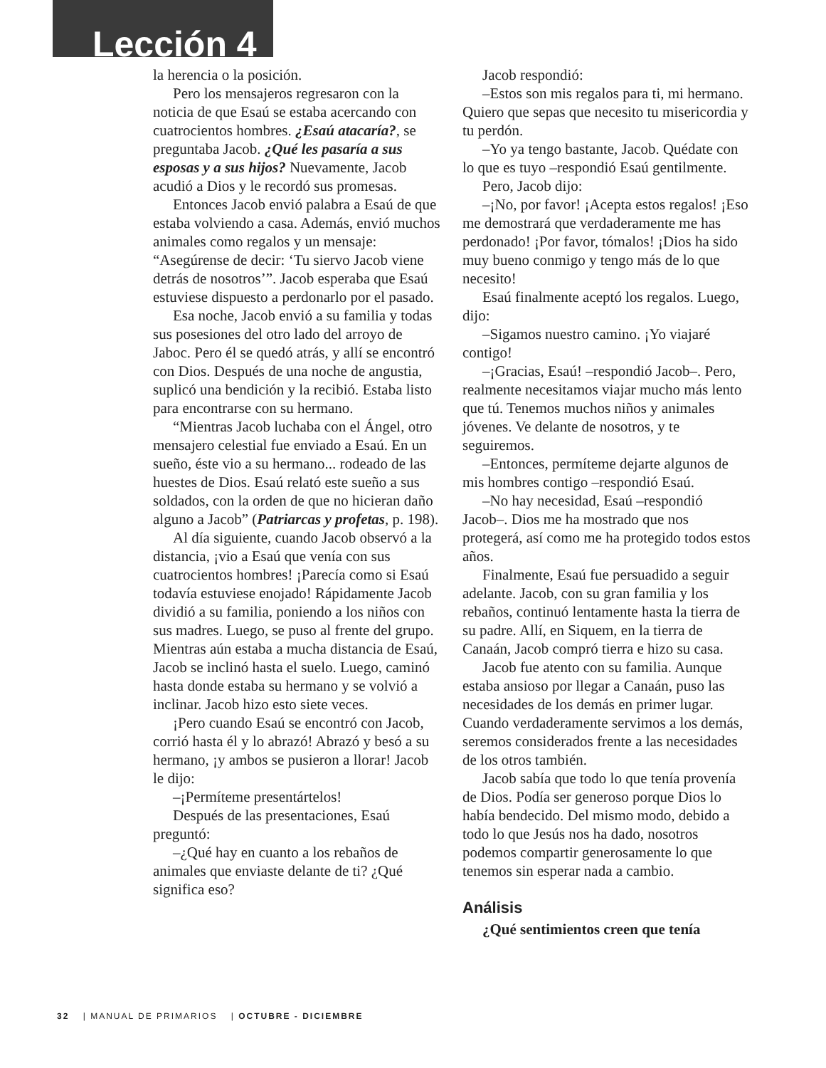Lección 4
la herencia o la posición.
Pero los mensajeros regresaron con la noticia de que Esaú se estaba acercando con cuatrocientos hombres. ¿Esaú atacaría?, se preguntaba Jacob. ¿Qué les pasaría a sus esposas y a sus hijos? Nuevamente, Jacob acudió a Dios y le recordó sus promesas.
Entonces Jacob envió palabra a Esaú de que estaba volviendo a casa. Además, envió muchos animales como regalos y un mensaje: “Asegúrense de decir: ‘Tu siervo Jacob viene detrás de nosotros’”. Jacob esperaba que Esaú estuviese dispuesto a perdonarlo por el pasado.
Esa noche, Jacob envió a su familia y todas sus posesiones del otro lado del arroyo de Jaboc. Pero él se quedó atrás, y allí se encontró con Dios. Después de una noche de angustia, suplicó una bendición y la recibió. Estaba listo para encontrarse con su hermano.
“Mientras Jacob luchaba con el Ángel, otro mensajero celestial fue enviado a Esaú. En un sueño, éste vio a su hermano... rodeado de las huestes de Dios. Esaú relató este sueño a sus soldados, con la orden de que no hicieran daño alguno a Jacob” (Patriarcas y profetas, p. 198).
Al día siguiente, cuando Jacob observó a la distancia, ¡vio a Esaú que venía con sus cuatrocientos hombres! ¡Parecía como si Esaú todavía estuviese enojado! Rápidamente Jacob dividió a su familia, poniendo a los niños con sus madres. Luego, se puso al frente del grupo. Mientras aún estaba a mucha distancia de Esaú, Jacob se inclinó hasta el suelo. Luego, caminó hasta donde estaba su hermano y se volvió a inclinar. Jacob hizo esto siete veces.
¡Pero cuando Esaú se encontró con Jacob, corrió hasta él y lo abrazó! Abrazó y besó a su hermano, ¡y ambos se pusieron a llorar! Jacob le dijo:
–¡Permíteme presentártelos!
Después de las presentaciones, Esaú preguntó:
–¿Qué hay en cuanto a los rebaños de animales que enviaste delante de ti? ¿Qué significa eso?
Jacob respondió:
–Estos son mis regalos para ti, mi hermano. Quiero que sepas que necesito tu misericordia y tu perdón.
–Yo ya tengo bastante, Jacob. Quédate con lo que es tuyo –respondió Esaú gentilmente.
Pero, Jacob dijo:
–¡No, por favor! ¡Acepta estos regalos! ¡Eso me demostrará que verdaderamente me has perdonado! ¡Por favor, tómalos! ¡Dios ha sido muy bueno conmigo y tengo más de lo que necesito!
Esaú finalmente aceptó los regalos. Luego, dijo:
–Sigamos nuestro camino. ¡Yo viajaré contigo!
–¡Gracias, Esaú! –respondió Jacob–. Pero, realmente necesitamos viajar mucho más lento que tú. Tenemos muchos niños y animales jóvenes. Ve delante de nosotros, y te seguiremos.
–Entonces, permíteme dejarte algunos de mis hombres contigo –respondió Esaú.
–No hay necesidad, Esaú –respondió Jacob–. Dios me ha mostrado que nos protegerá, así como me ha protegido todos estos años.
Finalmente, Esaú fue persuadido a seguir adelante. Jacob, con su gran familia y los rebaños, continuó lentamente hasta la tierra de su padre. Allí, en Siquem, en la tierra de Canaán, Jacob compró tierra e hizo su casa.
Jacob fue atento con su familia. Aunque estaba ansioso por llegar a Canaán, puso las necesidades de los demás en primer lugar. Cuando verdaderamente servimos a los demás, seremos considerados frente a las necesidades de los otros también.
Jacob sabía que todo lo que tenía provenía de Dios. Podía ser generoso porque Dios lo había bendecido. Del mismo modo, debido a todo lo que Jesús nos ha dado, nosotros podemos compartir generosamente lo que tenemos sin esperar nada a cambio.
Análisis
¿Qué sentimientos creen que tenía
32 | MANUAL DE PRIMARIOS | OCTUBRE - DICIEMBRE